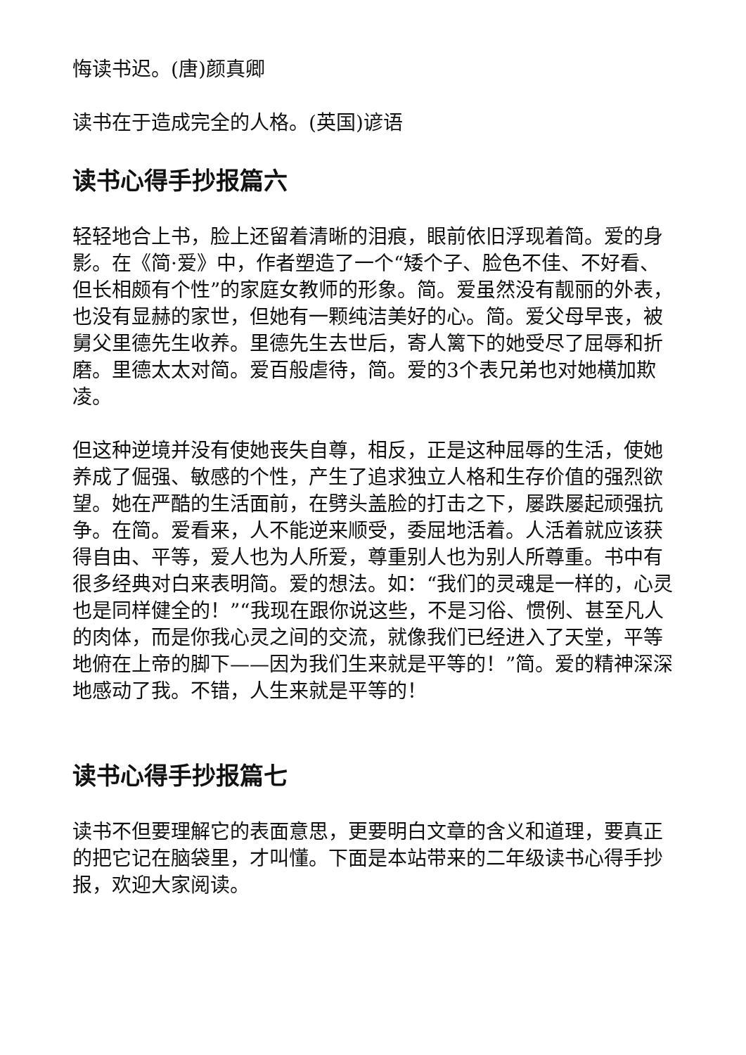悔读书迟。(唐)颜真卿
读书在于造成完全的人格。(英国)谚语
读书心得手抄报篇六
轻轻地合上书，脸上还留着清晰的泪痕，眼前依旧浮现着简。爱的身影。在《简·爱》中，作者塑造了一个“矮个子、脸色不佳、不好看、但长相颇有个性”的家庭女教师的形象。简。爱虽然没有靓丽的外表，也没有显赫的家世，但她有一颗纯洁美好的心。简。爱父母早丧，被舅父里德先生收养。里德先生去世后，寄人篱下的她受尽了屈辱和折磨。里德太太对简。爱百般虐待，简。爱的3个表兄弟也对她横加欺凌。
但这种逆境并没有使她丧失自尊，相反，正是这种屈辱的生活，使她养成了倔强、敏感的个性，产生了追求独立人格和生存价值的强烈欲望。她在严酷的生活面前，在劈头盖脸的打击之下，屡跌屡起顽强抗争。在简。爱看来，人不能逆来顺受，委屈地活着。人活着就应该获得自由、平等，爱人也为人所爱，尊重别人也为别人所尊重。书中有很多经典对白来表明简。爱的想法。如：“我们的灵魂是一样的，心灵也是同样健全的！”“我现在跟你说这些，不是习俗、惯例、甚至凡人的肉体，而是你我心灵之间的交流，就像我们已经进入了天堂，平等地俯在上帝的脚下——因为我们生来就是平等的！”简。爱的精神深深地感动了我。不错，人生来就是平等的！
读书心得手抄报篇七
读书不但要理解它的表面意思，更要明白文章的含义和道理，要真正的把它记在脑袋里，才叫懂。下面是本站带来的二年级读书心得手抄报，欢迎大家阅读。